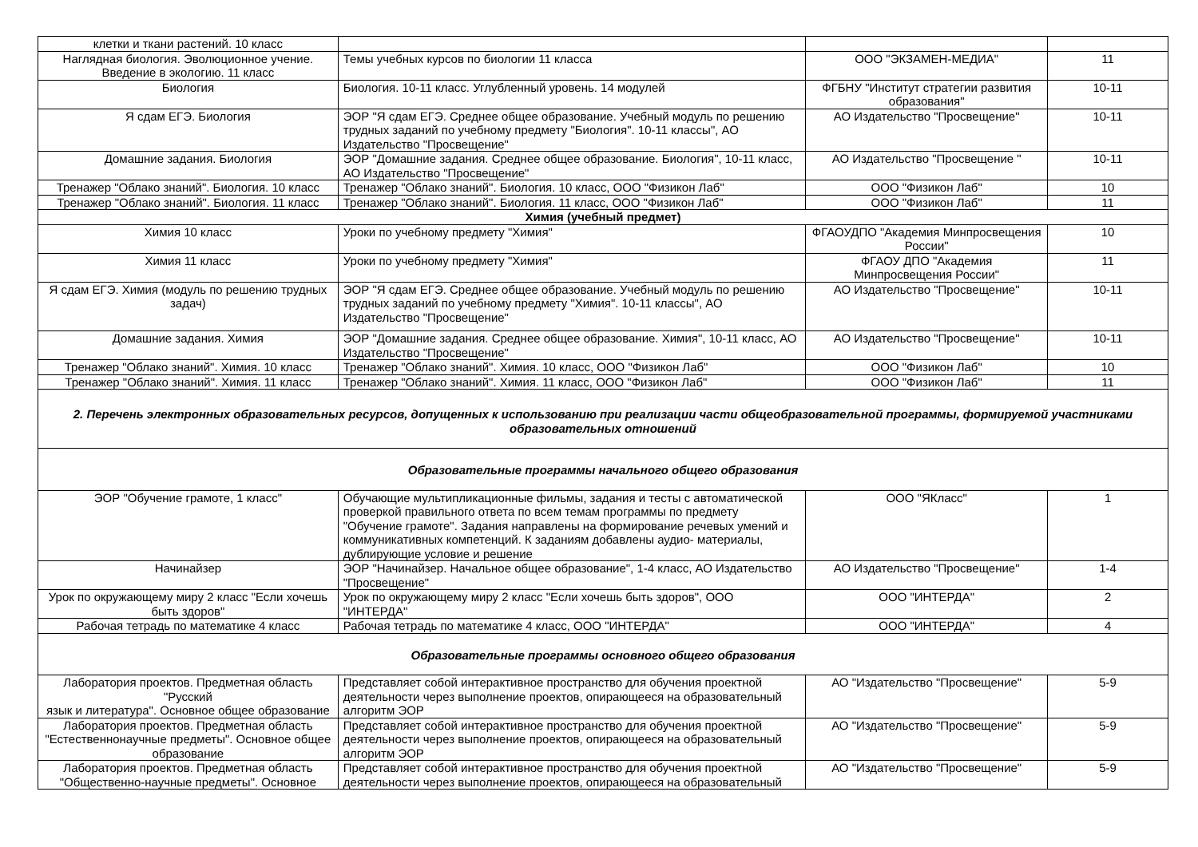| клетки и ткани растений. 10 класс | | | |
| Наглядная биология. Эволюционное учение. Введение в экологию. 11 класс | Темы учебных курсов по биологии 11 класса | ООО "ЭКЗАМЕН-МЕДИА" | 11 |
| Биология | Биология. 10-11 класс. Углубленный уровень. 14 модулей | ФГБНУ "Институт стратегии развития образования" | 10-11 |
| Я сдам ЕГЭ. Биология | ЭОР "Я сдам ЕГЭ. Среднее общее образование. Учебный модуль по решению трудных заданий по учебному предмету "Биология". 10-11 классы", АО Издательство "Просвещение" | АО Издательство "Просвещение" | 10-11 |
| Домашние задания. Биология | ЭОР "Домашние задания. Среднее общее образование. Биология", 10-11 класс, АО Издательство "Просвещение" | АО Издательство "Просвещение " | 10-11 |
| Тренажер "Облако знаний". Биология. 10 класс | Тренажер "Облако знаний". Биология. 10 класс, ООО "Физикон Лаб" | ООО "Физикон Лаб" | 10 |
| Тренажер "Облако знаний". Биология. 11 класс | Тренажер "Облако знаний". Биология. 11 класс, ООО "Физикон Лаб" | ООО "Физикон Лаб" | 11 |
| Химия (учебный предмет) | | | |
| Химия 10 класс | Уроки по учебному предмету "Химия" | ФГАОУДПО "Академия Минпросвещения России" | 10 |
| Химия 11 класс | Уроки по учебному предмету "Химия" | ФГАОУ ДПО "Академия Минпросвещения России" | 11 |
| Я сдам ЕГЭ. Химия (модуль по решению трудных задач) | ЭОР "Я сдам ЕГЭ. Среднее общее образование. Учебный модуль по решению трудных заданий по учебному предмету "Химия". 10-11 классы", АО Издательство "Просвещение" | АО Издательство "Просвещение" | 10-11 |
| Домашние задания. Химия | ЭОР "Домашние задания. Среднее общее образование. Химия", 10-11 класс, АО Издательство "Просвещение" | АО Издательство "Просвещение" | 10-11 |
| Тренажер "Облако знаний". Химия. 10 класс | Тренажер "Облако знаний". Химия. 10 класс, ООО "Физикон Лаб" | ООО "Физикон Лаб" | 10 |
| Тренажер "Облако знаний". Химия. 11 класс | Тренажер "Облако знаний". Химия. 11 класс, ООО "Физикон Лаб" | ООО "Физикон Лаб" | 11 |
| 2. Перечень электронных образовательных ресурсов, допущенных к использованию при реализации части общеобразовательной программы, формируемой участниками образовательных отношений | | | |
| Образовательные программы начального общего образования | | | |
| ЭОР "Обучение грамоте, 1 класс" | Обучающие мультипликационные фильмы, задания и тесты с автоматической проверкой правильного ответа по всем темам программы по предмету "Обучение грамоте". Задания направлены на формирование речевых умений и коммуникативных компетенций. К заданиям добавлены аудио- материалы, дублирующие условие и решение | ООО "ЯКласс" | 1 |
| Начинайзер | ЭОР "Начинайзер. Начальное общее образование", 1-4 класс, АО Издательство "Просвещение" | АО Издательство "Просвещение" | 1-4 |
| Урок по окружающему миру 2 класс "Если хочешь быть здоров" | Урок по окружающему миру 2 класс "Если хочешь быть здоров", ООО "ИНТЕРДА" | ООО "ИНТЕРДА" | 2 |
| Рабочая тетрадь по математике 4 класс | Рабочая тетрадь по математике 4 класс, ООО "ИНТЕРДА" | ООО "ИНТЕРДА" | 4 |
| Образовательные программы основного общего образования | | | |
| Лаборатория проектов. Предметная область "Русский язык и литература". Основное общее образование | Представляет собой интерактивное пространство для обучения проектной деятельности через выполнение проектов, опирающееся на образовательный алгоритм ЭОР | АО "Издательство "Просвещение" | 5-9 |
| Лаборатория проектов. Предметная область "Естественнонаучные предметы". Основное общее образование | Представляет собой интерактивное пространство для обучения проектной деятельности через выполнение проектов, опирающееся на образовательный алгоритм ЭОР | АО "Издательство "Просвещение" | 5-9 |
| Лаборатория проектов. Предметная область "Общественно-научные предметы". Основное | Представляет собой интерактивное пространство для обучения проектной деятельности через выполнение проектов, опирающееся на образовательный | АО "Издательство "Просвещение" | 5-9 |